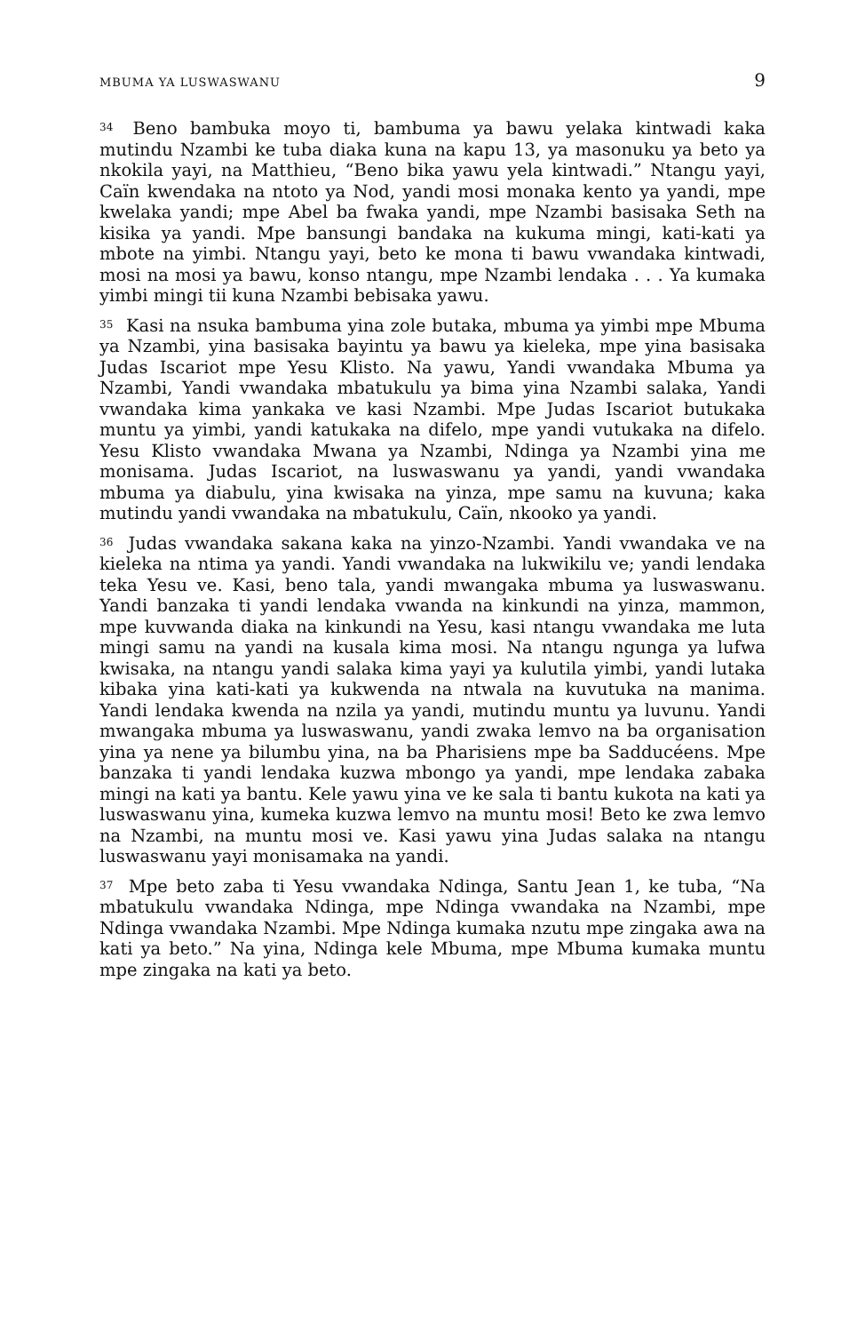MBUMA YA LUSWASWANU 9
<sup>34</sup> Beno bambuka moyo ti, bambuma ya bawu yelaka kintwadi kaka mutindu Nzambi ke tuba diaka kuna na kapu 13, ya masonuku ya beto ya nkokila yayi, na Matthieu, “Beno bika yawu yela kintwadi.” Ntangu yayi, Caïn kwendaka na ntoto ya Nod, yandi mosi monaka kento ya yandi, mpe kwelaka yandi; mpe Abel ba fwaka yandi, mpe Nzambi basisaka Seth na kisika ya yandi. Mpe bansungi bandaka na kukuma mingi, kati-kati ya mbote na yimbi. Ntangu yayi, beto ke mona ti bawu vwandaka kintwadi, mosi na mosi ya bawu, konso ntangu, mpe Nzambi lendaka . . . Ya kumaka yimbi mingi tii kuna Nzambi bebisaka yawu.
<sup>35</sup> Kasi na nsuka bambuma yina zole butaka, mbuma ya yimbi mpe Mbuma ya Nzambi, yina basisaka bayintu ya bawu ya kieleka, mpe yina basisaka Judas Iscariot mpe Yesu Klisto. Na yawu, Yandi vwandaka Mbuma ya Nzambi, Yandi vwandaka mbatukulu ya bima yina Nzambi salaka, Yandi vwandaka kima yankaka ve kasi Nzambi. Mpe Judas Iscariot butukaka muntu ya yimbi, yandi katukaka na difelo, mpe yandi vutukaka na difelo. Yesu Klisto vwandaka Mwana ya Nzambi, Ndinga ya Nzambi yina me monisama. Judas Iscariot, na luswaswanu ya yandi, yandi vwandaka mbuma ya diabulu, yina kwisaka na yinza, mpe samu na kuvuna; kaka mutindu yandi vwandaka na mbatukulu, Caïn, nkooko ya yandi.
<sup>36</sup> Judas vwandaka sakana kaka na yinzo-Nzambi. Yandi vwandaka ve na kieleka na ntima ya yandi. Yandi vwandaka na lukwikilu ve; yandi lendaka teka Yesu ve. Kasi, beno tala, yandi mwangaka mbuma ya luswaswanu. Yandi banzaka ti yandi lendaka vwanda na kinkundi na yinza, mammon, mpe kuvwanda diaka na kinkundi na Yesu, kasi ntangu vwandaka me luta mingi samu na yandi na kusala kima mosi. Na ntangu ngunga ya lufwa kwisaka, na ntangu yandi salaka kima yayi ya kulutila yimbi, yandi lutaka kibaka yina kati-kati ya kukwenda na ntwala na kuvutuka na manima. Yandi lendaka kwenda na nzila ya yandi, mutindu muntu ya luvunu. Yandi mwangaka mbuma ya luswaswanu, yandi zwaka lemvo na ba organisation yina ya nene ya bilumbu yina, na ba Pharisiens mpe ba Sadducéens. Mpe banzaka ti yandi lendaka kuzwa mbongo ya yandi, mpe lendaka zabaka mingi na kati ya bantu. Kele yawu yina ve ke sala ti bantu kukota na kati ya luswaswanu yina, kumeka kuzwa lemvo na muntu mosi! Beto ke zwa lemvo na Nzambi, na muntu mosi ve. Kasi yawu yina Judas salaka na ntangu luswaswanu yayi monisamaka na yandi.
<sup>37</sup> Mpe beto zaba ti Yesu vwandaka Ndinga, Santu Jean 1, ke tuba, “Na mbatukulu vwandaka Ndinga, mpe Ndinga vwandaka na Nzambi, mpe Ndinga vwandaka Nzambi. Mpe Ndinga kumaka nzutu mpe zingaka awa na kati ya beto.” Na yina, Ndinga kele Mbuma, mpe Mbuma kumaka muntu mpe zingaka na kati ya beto.